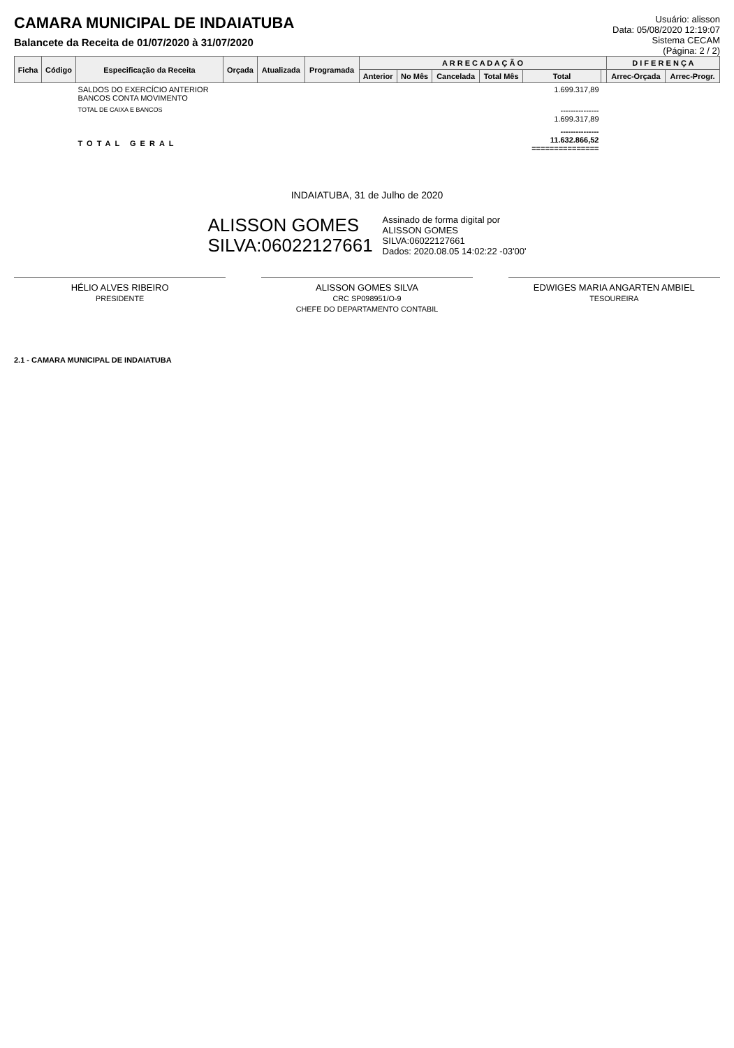CAMARA MUNICIPAL DE INDAIATUBA
Balancete da Receita de 01/07/2020 à 31/07/2020
Usuário: alisson
Data: 05/08/2020 12:19:07
Sistema CECAM
(Página: 2 / 2)
| Ficha | Código | Especificação da Receita | Orçada | Atualizada | Programada | A R R E C A D A Ç Ã O | | | | | | D I F E R E N Ç A | |
| --- | --- | --- | --- | --- | --- | --- | --- | --- | --- | --- | --- | --- | --- |
| | | | | | | Anterior | No Mês | Cancelada | Total Mês | Total | | Arrec-Orçada | Arrec-Progr. |
| | | SALDOS DO EXERCÍCIO ANTERIOR BANCOS CONTA MOVIMENTO | | | | | | | | 1.699.317,89 | | | |
| | | TOTAL DE CAIXA E BANCOS | | | | | | | | --------------- 1.699.317,89 | | | |
| | | TOTAL GERAL | | | | | | | | --------------- 11.632.866,52 =============== | | | |
INDAIATUBA, 31 de Julho de 2020
ALISSON GOMES
SILVA:06022127661
Assinado de forma digital por
ALISSON GOMES
SILVA:06022127661
Dados: 2020.08.05 14:02:22 -03'00'
HÉLIO ALVES RIBEIRO
PRESIDENTE
ALISSON GOMES SILVA
CRC SP098951/O-9
CHEFE DO DEPARTAMENTO CONTABIL
EDWIGES MARIA ANGARTEN AMBIEL
TESOUREIRA
2.1 - CAMARA MUNICIPAL DE INDAIATUBA